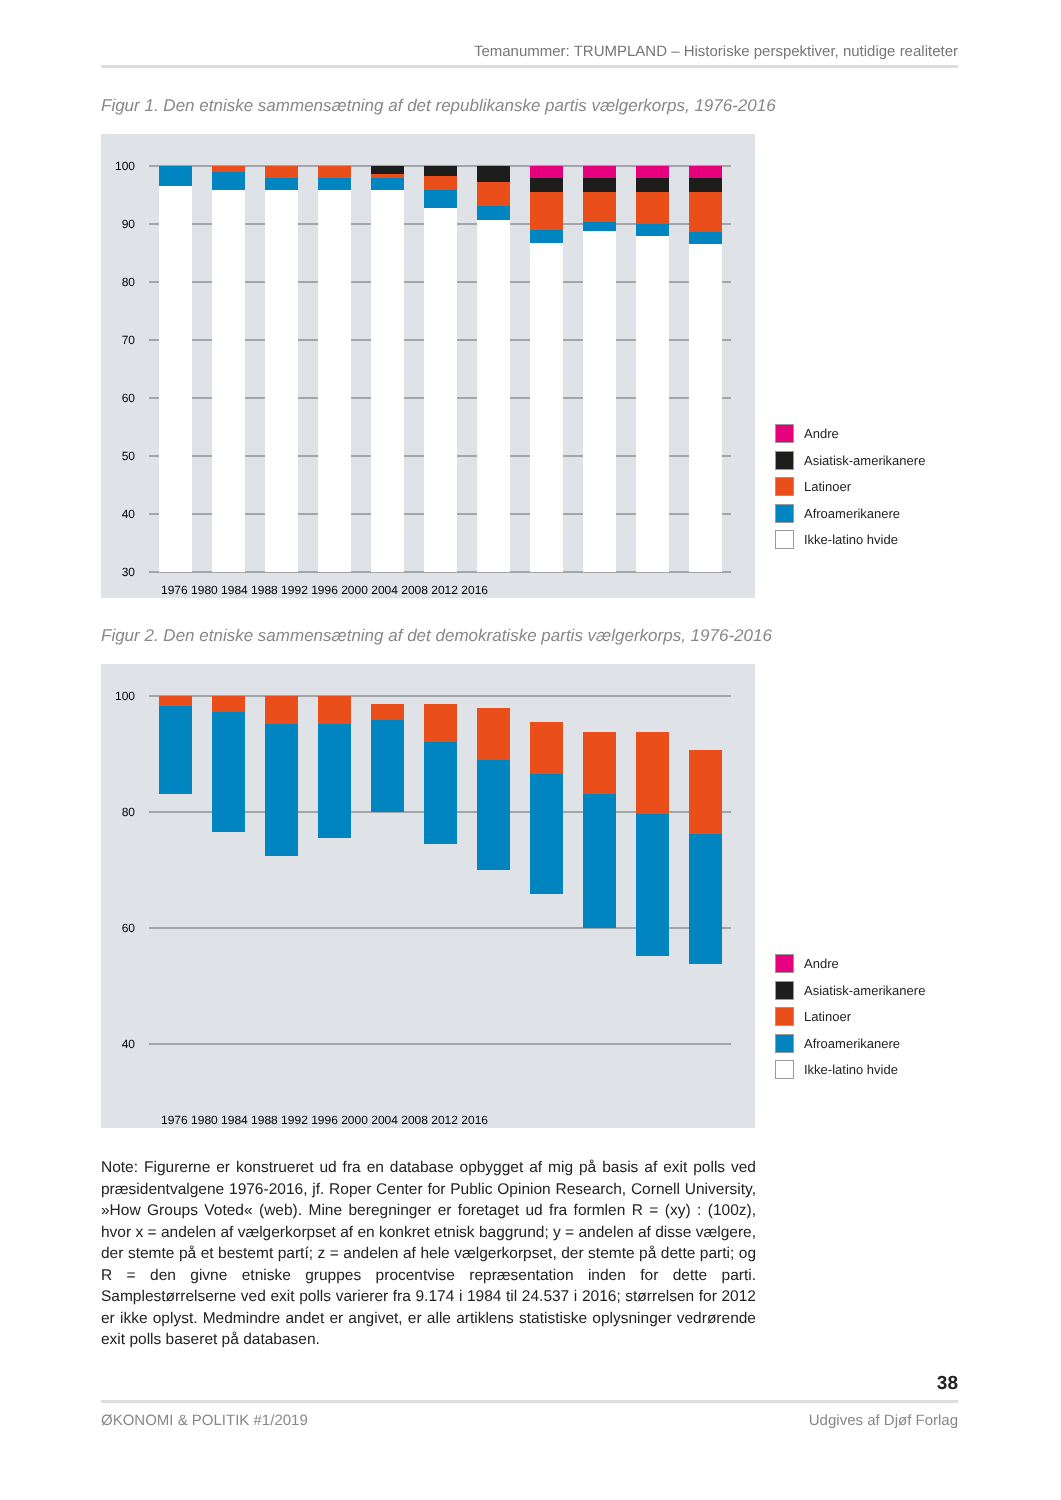Temanummer: TRUMPLAND – Historiske perspektiver, nutidige realiteter
Figur 1. Den etniske sammensætning af det republikanske partis vælgerkorps, 1976-2016
100
90
80
70
60
50
40
30
1976 1980 1984 1988 1992 1996 2000 2004 2008 2012 2016
Andre
Asiatisk-amerikanere
Latinoer
Afroamerikanere
Ikke-latino hvide
Figur 2. Den etniske sammensætning af det demokratiske partis vælgerkorps, 1976-2016
100
80
60
40
1976 1980 1984 1988 1992 1996 2000 2004 2008 2012 2016
Andre
Asiatisk-amerikanere
Latinoer
Afroamerikanere
Ikke-latino hvide
Note: Figurerne er konstrueret ud fra en database opbygget af mig på basis af exit polls ved præsidentvalgene 1976-2016, jf. Roper Center for Public Opinion Research, Cornell University, »How Groups Voted« (web). Mine beregninger er foretaget ud fra formlen R = (xy) : (100z), hvor x = andelen af vælgerkorpset af en konkret etnisk baggrund; y = andelen af disse vælgere, der stemte på et bestemt partí; z = andelen af hele vælgerkorpset, der stemte på dette parti; og R = den givne etniske gruppes procentvise repræsentation inden for dette parti. Samplestørrelserne ved exit polls varierer fra 9.174 i 1984 til 24.537 i 2016; størrelsen for 2012 er ikke oplyst. Medmindre andet er angivet, er alle artiklens statistiske oplysninger vedrørende exit polls baseret på databasen.
38
ØKONOMI & POLITIK #1/2019 Udgives af Djøf Forlag